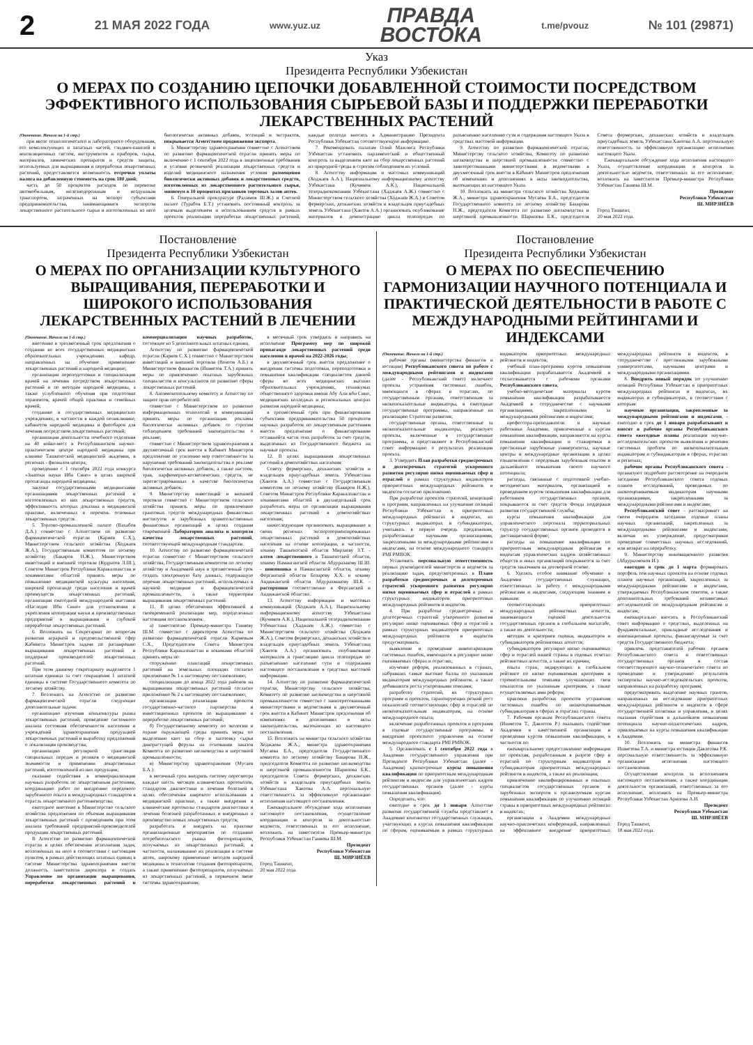2 21 МАЯ 2022 ГОДА www.yuz.uz ПРАВДА
ВОСТОКА t.me/pvouz № 101 (29871)
Указ
Президента Республики Узбекистан
О МЕРАХ ПО СОЗДАНИЮ ЦЕПОЧКИ ДОБАВЛЕННОЙ СТОИМОСТИ ПОСРЕДСТВОМ ЭФФЕКТИВНОГО ИСПОЛЬЗОВАНИЯ СЫРЬЕВОЙ БАЗЫ И ПОДДЕРЖКИ ПЕРЕРАБОТКИ ЛЕКАРСТВЕННЫХ РАСТЕНИЙ
(Окончание. Начало на 1-й стр.)
при ввозе технологического и лабораторного оборудования, его комплектующих и запасных частей, сэндвич-панелей и вентиляционных систем, инструментов и приборов, сырья, материалов, химических препаратов и средств защиты, используемых для выращивания и переработки лекарственных растений, предоставляется возможность отсрочки уплаты налога на добавленную стоимость на срок 180 дней;
часть до 50 процентов расходов по перевозке автомобильным, железнодорожным и воздушным транспортом, затраченных на экспорт субъектами предпринимательства, занимающимися экспортом лекарственного растительного сырья и изготовленных из него биологически активных добавок, эссенций и экстрактов, покрывается Агентством продвижения экспорта.
5. Министерству здравоохранения совместно с Агентством по развитию фармацевтической отрасли принять меры по включению с 1 сентября 2022 года в лицензионные требования и условия розничной реализации лекарственных средств и изделий медицинского назначения условия размещения биологически активных добавок и лекарственных средств, изготовленных из лекарственного растительного сырья, минимум в 10 процентах прилавков торговых залов аптек.
6. Генеральной прокуратуре (Рахимов Ш.Ж.) и Счетной палате (Турабов Б.Т.) установить постоянный контроль за целевым выделением и использованием средств в рамках проектов реализации переработки лекарственных растений, каждые полгода вносить в Администрацию Президента Республики Узбекистан соответствующую информацию.
7. Рекомендовать палатам Олий Мажлиса Республики Узбекистан установить парламентский и общественный контроль за выделением квот на сбор лекарственных растений из природной среды и строгим соблюдением их условий.
8. Агентству информации и массовых коммуникаций (Ходжаев А.А.), Национальному информационному агентству Узбекистана (Кучимов А.К.), Национальной телерадиокомпании Узбекистана (Хаджаев А.Ж.) совместно с Министерством сельского хозяйства (Ходжаев Ж.А.) и Советом фермерских, дехканских хозяйств и владельцев приусадебных земель Узбекистана (Хаитов А.А.) организовать опубликование материалов и демонстрацию цикла телепередач по разъяснению населению сути и содержания настоящего Указа в средствах массовой информации.
9. Агентству по развитию фармацевтической отрасли, Министерству сельского хозяйства, Комитету по развитию шелководства и шерстяной промышленности совместно с заинтересованными министерствами и ведомствами в двухмесячный срок внести в Кабинет Министров предложения об изменениях и дополнениях в акты законодательства, вытекающих из настоящего Указа.
10. Возложить на министра сельского хозяйства Ходжаева Ж.А., министра здравоохранения Мусаева Б.А., председателя Государственного комитета по лесному хозяйству Бакирова Н.Ж., председателя Комитета по развитию шелководства и шерстяной промышленности Шарипова Б.К., председателя Совета фермерских, дехканских хозяйств и владельцев приусадебных земель Узбекистана Хаитова А.А. персональную ответственность за эффективную организацию исполнения настоящего Указа.
Ежеквартальное обсуждение хода исполнения настоящего Указа, осуществление координации и контроля за деятельностью ведомств, ответственных за его исполнение, возложить на заместителя Премьер-министра Республики Узбекистан Ганиева Ш.М.
Президент
Республики Узбекистан
Ш. МИРЗИЁЕВ
Город Ташкент,
20 мая 2022 года.
Постановление
Президента Республики Узбекистан
О МЕРАХ ПО ОРГАНИЗАЦИИ КУЛЬТУРНОГО ВЫРАЩИВАНИЯ, ПЕРЕРАБОТКИ И ШИРОКОГО ИСПОЛЬЗОВАНИЯ ЛЕКАРСТВЕННЫХ РАСТЕНИЙ В ЛЕЧЕНИИ
(Окончание. Начало на 1-й стр.)
внесению в трехмесячный срок предложения о создании во всех государственных медицинских образовательных учреждениях кафедр, направленных на обучение применению лекарственных растений и народной медицине;
организации переподготовки и специализации врачей на лечении посредством лекарственных растений и по методам народной медицины, а также углубленного обучения при подготовке терапевтов, врачей общей практики и семейных врачей;
созданию в государственных медицинских учреждениях, в частности в каждой поликлинике, кабинетов народной медицины и фитобаров для лечения посредством лекарственных растений;
организации деятельности лечебного отделения на 40 койко-мест в Республиканском научно-практическом центре народной медицины при клинике Ташкентской медицинской академии, в регионах - филиалов центра;
проведению с 1 сентября 2022 года конкурса «Знатоки науки Ибн Сино» в целях широкой пропаганды народной медицины;
закупке государственными медицинскими организациями лекарственных растений и изготовленных из них лекарственных средств, эффективность которых доказана в медицинской практике, включенных в перечень основных лекарственных средств.
5. Торгово-промышленной палате (Вахабов Д.А.) совместно с Агентством по развитию фармацевтической отрасли (Кариев С.Х.), Министерством сельского хозяйства (Ходжаев Ж.А.), Государственным комитетом по лесному хозяйству (Бакиров Н.Ж.), Министерством инвестиций и внешней торговли (Кудратов Л.Ш.), Советом Министров Республики Каракалпакстан и хокимиятами областей принять меры по повышению медицинской культуры населения, широкой пропаганде среди населения и врачей преимуществ лекарственных растений, организации ежегодной международной выставки «Наследие Ибн Сино» для установления и укрепления кооперации науки и производственных предприятий в выращивании и глубокой переработке лекарственных растений.
6. Возложить на Секретариат по вопросам развития аграрной и продовольственной сфер Кабинета Министров задачи по расширению выращивания лекарственных растений и поддержке производителей лекарственных растений.
При этом данному секретариату выделяется 1 штатная единица за счет сокращения 1 штатной единицы в системе Государственного комитета по лесному хозяйству.
7. Возложить на Агентство по развитию фармацевтической отрасли следующие дополнительные задачи:
организацию изучения конъюнктуры рынка лекарственных растений, проведение системного анализа состояния обеспеченности населения и учреждений здравоохранения продукцией лекарственных растений и выработку предложений о локализации производства;
организацию регулярной трансляции специальных передач и роликов о медицинской значимости и применении лекарственных растений, изготовленной из них продукции;
оказание содействия в коммерциализации научных разработок по лекарственным растениям, координацию работ по внедрению передового зарубежного опыта и международных стандартов в отрасль лекарственного растениеводства;
ежегодное внесение в Министерство сельского хозяйства предложения по объемам выращивания лекарственных растений с проведением при этом анализа требований предприятий-производителей продукции лекарственных растений.
В Агентстве по развитию фармацевтической отрасли в целях обеспечения исполнения задач, возложенных на него в соответствии с настоящим пунктом, в рамках действующих штатных единиц в системе Министерства здравоохранения ввести должность заместителя директора и создать Управление по организации выращивания, переработки лекарственных растений и коммерциализации научных разработок, состоящее из 5 дополнительных штатных единиц.
Агентству по развитию фармацевтической отрасли (Кариев С.Х.) совместно с Министерством инвестиций и внешней торговли (Воитов А.Б.) и Министерством финансов (Ишметов Т.А.) принять меры по привлечению опытных зарубежных специалистов и консультантов по развитию сферы лекарственных растений.
8. Антимонопольному комитету и Агентству по защите прав потребителей:
совместно с Министерством по развитию информационных технологий и коммуникаций принять меры по организации рекламы биологически активных добавок со строгим соблюдением требований законодательства о рекламе;
совместно с Министерством здравоохранения в двухмесячный срок внести в Кабинет Министров предложение по усилению мер ответственности за нарушение требований законодательства о рекламе биологически активных добавок, а также настоев, трав, парфюмерно-косметических средств, не зарегистрированных в качестве биологически активных добавок.
9. Министерству инвестиций и внешней торговли совместно с Министерством сельского хозяйства принять меры по привлечению грантовых средств международных финансовых институтов и зарубежных правительственных финансовых организаций в целях создания современной Лаборатории анализа и контроля качества лекарственных растений, соответствующей международным стандартам.
10. Агентству по развитию фармацевтической отрасли совместно с Министерством сельского хозяйства, Государственным комитетом по лесному хозяйству и Академией наук в трехмесячный срок создать электронную базу данных, содержащую перечни лекарственных растений, используемых в научной медицине и фармацевтической промышленности, а также территории выращивания лекарственных растений.
11. В целях обеспечения эффективной и своевременной реализации мер, определенных настоящим постановлением:
а) заместителю Премьер-министра Ганиеву Ш.М. совместно с директором Агентства по развитию фармацевтической отрасли Кариевым С.Х., Председателем Совета Министров Республики Каракалпакстан и хокимами областей принять меры по:
сооружению плантаций лекарственных растений на земельных площадях согласно приложению № 1 к настоящему постановлению;
специализации до конца 2022 года районов на выращивании лекарственных растений согласно приложению № 2 к настоящему постановлению;
организации реализации проектов государственно-частного партнерства и инвестиционных проектов по выращиванию и переработке лекарственных растений;
б) Государственному комитету по экологии и охране окружающей среды принять меры по выделению квот на сбор и заготовку сырья дикорастущей ферулы на основании заказов Комитета по развитию шелководства и шерстяной промышленности;
в) Министерству здравоохранения (Мусаев Б.А.):
в месячный срок внедрить систему пересмотра каждые шесть месяцев клинических протоколов, стандартов диагностики и лечения болезней в целях обеспечения широкого использования в медицинской практике, а также внедрения в клинические протоколы стандартов диагностики и лечения болезней разработанных и внедренных в производство новых лекарственных средств;
разработать и внедрить на практике организационные мероприятия по созданию потребительского рынка фитопрепаратов, получаемых из лекарственных растений, в частности, налаживанию их реализации в системе аптек, широкому применению методов народной медицины в технологии создания фитопрепаратов, а также применению фитопрепаратов, получаемых из лекарственных растений, в первичном звене системы здравоохранения;
в месячный срок утвердить и направить на исполнение Программу мер по широкой пропаганде лекарственных растений среди населения и врачей на 2022-2026 годы;
в двухмесячный срок внести предложение о внедрении системы подготовки, переподготовки и повышения квалификации специалистов данной сферы во всех медицинских высших образовательных учреждениях, техникумах общественного здоровья имени Абу Али ибн Сино, медицинских колледжах и региональных центрах развития народной медицины;
в трехмесячный срок при финансировании субъектами предпринимательства 50 процентов научных разработок по лекарственным растениям внести предложение о финансировании оставшейся части этих разработок за счет средств, выделенных из Государственного бюджета на научные проекты.
12. В целях выращивания лекарственных растений в домохозяйствах населения:
Совету фермерских, дехканских хозяйств и владельцев приусадебных земель Узбекистана (Хаитов А.А.) совместно с Государственным комитетом по лесному хозяйству (Бакиров Н.Ж.), Советом Министров Республики Каракалпакстан и хокимиятами областей в двухнедельный срок разработать меры по организации выращивания лекарственных растений в домохозяйствах населения;
нижеследующим организовать выращивание в своих регионах экспортоориентированных лекарственных растений в домохозяйствах населения на основе кооперации, в частности, хокиму Ташкентской области Мирзаеву З.Т. - алтея лекарственного в Ташкентской области, хокиму Наманганской области Абдуразакову Ш.Ш. - шиповника в Наманганской области, хокиму Ферганской области Бозарову Х.Х. и хокиму Андижанской области Абдурахманову Ш.К. - расторопши соответственно в Ферганской и Андижанской областях.
13. Агентству информации и массовых коммуникаций (Ходжаев А.А.), Национальному информационному агентству Узбекистана (Кучимов А.К.), Национальной телерадиокомпании Узбекистана (Хаджаев А.Ж.) совместно с Министерством сельского хозяйства (Ходжаев Ж.А.), Советом фермерских, дехканских хозяйств и владельцев приусадебных земель Узбекистана (Хаитов А.А.) организовать опубликование материалов и трансляцию цикла телепередач по разъяснению населению сути и содержания настоящего постановления в средствах массовой информации.
14. Агентству по развитию фармацевтической отрасли, Министерству сельского хозяйства, Комитету по развитию шелководства и шерстяной промышленности совместно с заинтересованными министерствами и ведомствами в двухмесячный срок внести в Кабинет Министров предложения об изменениях и дополнениях в акты законодательства, вытекающих из настоящего постановления.
15. Возложить на министра сельского хозяйства Ходжаева Ж.А., министра здравоохранения Мусаева Б.А., председателя Государственного комитета по лесному хозяйству Бакирова Н.Ж., председателя Комитета по развитию шелководства и шерстяной промышленности Шарипова Б.К., председателя Совета фермерских, дехканских хозяйств и владельцев приусадебных земель Узбекистана Хаитова А.А. персональную ответственность за эффективную организацию исполнения настоящего постановления.
Ежеквартальное обсуждение хода исполнения настоящего постановления, осуществление координации и контроля за деятельностью ведомств, ответственных за его исполнение, возложить на заместителя Премьер-министра Республики Узбекистан Ганиева Ш.М.
Президент
Республики Узбекистан
Ш. МИРЗИЁЕВ
Город Ташкент,
20 мая 2022 года.
Постановление
Президента Республики Узбекистан
О МЕРАХ ПО ОБЕСПЕЧЕНИЮ ГАРМОНИЗАЦИИ НАУЧНОГО ПОТЕНЦИАЛА И ПРАКТИЧЕСКОЙ ДЕЯТЕЛЬНОСТИ В РАБОТЕ С МЕЖДУНАРОДНЫМИ РЕЙТИНГАМИ И ИНДЕКСАМИ
(Окончание. Начало на 1-й стр.)
рабочие органы (министерства финансов и юстиции) Республиканского совета по работе с международными рейтингами и индексами (далее - Республиканский совет) включают проекты устранения системных ошибок, имеющихся в сферах и отраслях, по государственным органам, ответственным за низкопоказательные индикаторы, в ежегодные государственные программы, направленные на реализацию Стратегии развития;
государственные органы, ответственные за низкопоказательные индикаторы, реализуют проекты, включенные в государственные программы, и представляют в Республиканский совет информацию о результатах реализации проекта.
3. Утвердить План разработки среднесрочных и долгосрочных стратегий ускоренного развития регулярно низко оцениваемых сфер и отраслей в рамках структурных индикаторов приоритетных международных рейтингов и индексов согласно приложению.
При разработке проектов стратегий, концепций и программ, направленных на улучшение позиций Республики Узбекистан в приоритетных международных рейтингах и индексах, их структурных индикаторах и субиндикаторах, учитывать в первую очередь предложения, разработанные научными организациями, закрепленными за международными рейтингами и индексами, на основе международного стандарта PMI PMBOK.
Установить персональную ответственность первых руководителей министерств и ведомств за реализацию задач, предусмотренных в Плане разработки среднесрочных и долгосрочных стратегий ускоренного развития регулярно низко оцениваемых сфер и отраслей в рамках структурных индикаторов приоритетных международных рейтингов и индексов.
4. При разработке среднесрочных и долгосрочных стратегий ускоренного развития регулярно низко оцениваемых сфер и отраслей в рамках структурных индикаторов приоритетных международных рейтингов и индексов предусматривать:
выявление и проведение инвентаризации системных ошибок, имеющихся в регулярно низко оцениваемых сферах и отраслях;
изучение реформ, реализованных в странах, набравших самые высокие баллы по указанным индикаторам международных рейтингов, а также добившихся роста ускоренными темпами;
разработку стратегий, их структурных программ и проектов, гарантирующих резкий рост показателей соответствующих сфер и отраслей по низкопоказательным индикаторам, на основе международного опыта;
включение разработанных проектов и программ в годовые государственные программы и внедрение проектного управления на основе международного стандарта PMI PMBOK.
5. Организовать с 1 сентября 2022 года в Академии государственного управления при Президенте Республики Узбекистан (далее - Академия) краткосрочные курсы повышения квалификации по приоритетным международным рейтингам и индексам для управленческих кадров государственных органов (далее - курсы повышения квалификации).
Определить, что:
ежегодно в срок до 1 января Агентство развития государственной службы представляет в Академию контингент государственных служащих, участвующих в курсах повышения квалификации по сферам, оцениваемым в рамках структурных индикаторов приоритетных международных рейтингов и индексов;
учебный план-программа курсов повышения квалификации разрабатывается Академией и согласовывается с рабочими органами Республиканского совета;
учебно-методические материалы курсов повышения квалификации разрабатываются Академией в сотрудничестве с научными организациями, закрепленными за международными рейтингами и индексами;
профессора-преподаватели и научные работники Академии, привлеченные к курсам повышения квалификации, направляются на курсы повышения квалификации и стажировки в престижные зарубежные университеты, научные центры и международные организации в целях ознакомления с передовым зарубежным опытом и дальнейшего повышения своего научного потенциала;
расходы, связанные с подготовкой учебно-методических материалов, организацией и проведением курсов повышения квалификации для работников государственных органов, покрываются за счет средств Фонда поддержки развития государственной службы;
курсы повышения квалификации для управленческого персонала территориальных структур государственных органов проводятся в дистанционной форме;
расходы на повышение квалификации по приоритетным международным рейтингам и индексам управленческих кадров хозяйственных обществ и иных организаций покрываются за счет средств заказчиков на договорной основе.
6. Уделять особое внимание обучению в Академии государственных служащих, ответственных за работу с международными рейтингами и индексами, следующим знаниям и навыкам:
соответствующих приоритетных международных рейтинговых агентств, занимающихся оценкой деятельности государственных органов в глобальном масштабе, а также их деятельности;
методик и критериев оценки, индикаторов и субиндикаторов рейтинговых агентств;
субиндикаторов регулярно низко оцениваемых сфер и отраслей нашей страны в годовых отчетах рейтинговых агентств, а также их причин;
опыта стран, лидирующих в глобальном рейтинге по низко оцениваемым критериям и стремительными темпами улучшающих свои показатели по указанным критериям, а также осуществляемых ими реформ;
практики разработки проектов устранения системных ошибок по низкооцениваемым субиндикаторам в сферах и отраслях страны.
7. Рабочим органам Республиканского совета (Ишметов Т., Давлетов Р.) оказывать содействие Академии в качественной организации и проведении курсов повышения квалификации, в частности по:
ежеквартальному предоставлению информации по проектам, разработанным в разрезе сфер и отраслей по структурным индикаторам и субиндикаторам приоритетных международных рейтингов и индексов, а также их реализации;
привлечению квалифицированных и опытных специалистов государственных органов и зарубежных экспертов к организуемым курсам повышения квалификации по улучшению позиций страны в приоритетных международных рейтингах и индексах;
организации в Академии международных научно-практических конференций, направленных на эффективное внедрение приоритетных международных рейтингов и индексов, в сотрудничестве с престижными зарубежными университетами, научными центрами и международными организациями.
8. Внедрить новый порядок по улучшению позиций Республики Узбекистан в приоритетных международных рейтингах и индексах, их индикаторах и субиндикаторах, в соответствии с которым:
научные организации, закрепленные за международными рейтингами и индексами, - ежегодно в срок до 1 января разрабатывают и вносят в рабочие органы Республиканского совета ежегодные планы реализации научно-исследовательских проектов выявления и решения системных проблем по низкопоказательным индикаторам и субиндикаторам в сферах, отраслях и регионах;
рабочие органы Республиканского совета - организуют подробное рассмотрение на очередном заседании Республиканского совета годовых планов исследований, проводимых по низкооцениваемым индикаторам научными организациями, закрепленными за международными рейтингами и индексами;
Республиканский совет - рассматривает на своем очередном заседании годовые планы научных организаций, закрепленных за международными рейтингами и индексами, включая их утверждение, предусматривая проведение совместных научных исследований, или возврат на переработку.
9. Министерству инновационного развития (Абдурахмонов И.):
ежегодно в срок до 1 марта формировать портфель тем научных проектов на основе годовых планов научных организаций, закрепленных за международными рейтингами и индексами, утверждаемых Республиканским советом, а также дополнительных требований независимых исследователей по международным рейтингам и индексам;
ежеквартально вносить в Республиканский совет информацию о средствах, выделенных на фундаментальные, прикладные исследования и инновационные проекты, финансируемые за счет средств Государственного бюджета;
привлечь представителей рабочих органов Республиканского совета и ответственных государственных органов в состав соответствующего научно-технического совета по проведению и утверждению результатов экспертизы научно-исследовательских проектов, направленных на разработку программ;
предусматривать выделение научных грантов, направленных на исследование приоритетных международных рейтингов и индексов в сфере государственной политики и управления, в целях оказания содействия в дальнейшем повышении потенциала научно-педагогических кадров, привлекаемых на курсы повышения квалификации в Академии.
10. Возложить на министра финансов Ишметова Т.А. и министра юстиции Давлетова Р.К. персональную ответственность за эффективную организацию исполнения настоящего постановления.
Осуществление контроля за исполнением настоящего постановления, а также координации деятельности организаций, ответственных за его исполнение, возложить на Премьер-министра Республики Узбекистан Арипова А.Н.
Президент
Республики Узбекистан
Ш. МИРЗИЁЕВ
Город Ташкент,
18 мая 2022 года.